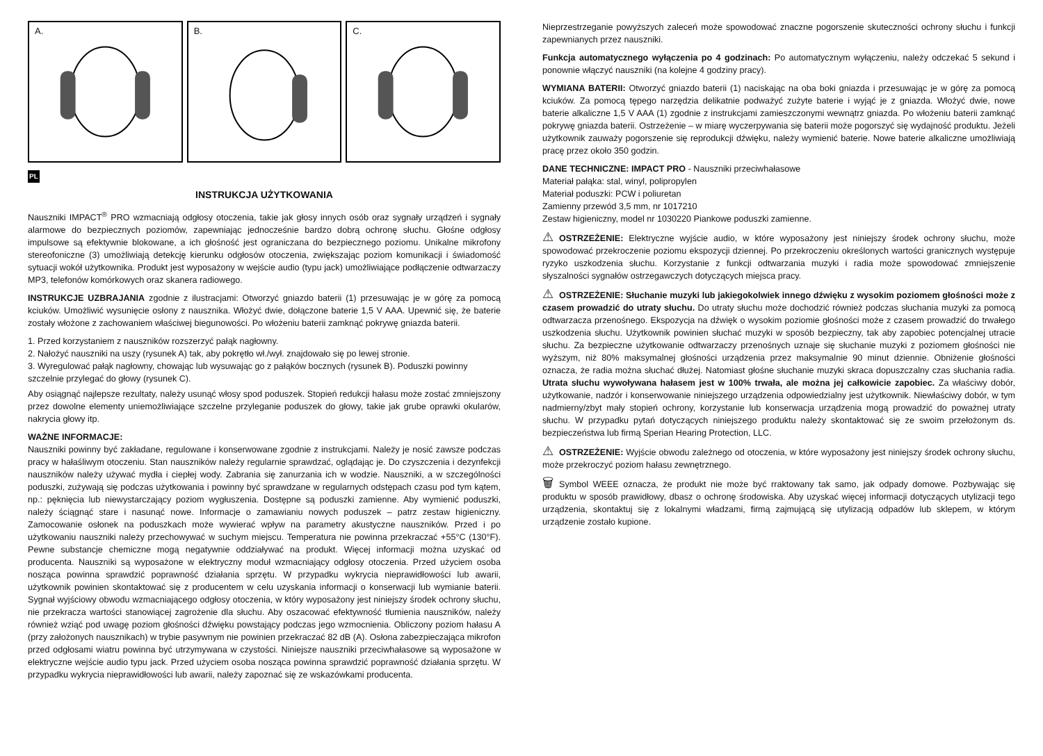A.
B.
C.
PL
INSTRUKCJA UŻYTKOWANIA
Nauszniki IMPACT<sup>®</sup> PRO wzmacniają odgłosy otoczenia, takie jak głosy innych osób oraz sygnały urządzeń i sygnały alarmowe do bezpiecznych poziomów, zapewniając jednocześnie bardzo dobrą ochronę słuchu. Głośne odgłosy impulsowe są efektywnie blokowane, a ich głośność jest ograniczana do bezpiecznego poziomu. Unikalne mikrofony stereofoniczne (3) umożliwiają detekcję kierunku odgłosów otoczenia, zwiększając poziom komunikacji i świadomość sytuacji wokół użytkownika. Produkt jest wyposażony w wejście audio (typu jack) umożliwiające podłączenie odtwarzaczy MP3, telefonów komórkowych oraz skanera radiowego.
INSTRUKCJE UZBRAJANIA zgodnie z ilustracjami: Otworzyć gniazdo baterii (1) przesuwając je w górę za pomocą kciuków. Umożliwić wysunięcie osłony z nausznika. Włożyć dwie, dołączone baterie 1,5 V AAA. Upewnić się, że baterie zostały włożone z zachowaniem właściwej biegunowości. Po włożeniu baterii zamknąć pokrywę gniazda baterii.
1. Przed korzystaniem z nauszników rozszerzyć pałąk nagłowny.
2. Nałożyć nauszniki na uszy (rysunek A) tak, aby pokrętło wł./wył. znajdowało się po lewej stronie.
3. Wyregulować pałąk nagłowny, chowając lub wysuwając go z pałąków bocznych (rysunek B). Poduszki powinny szczelnie przylegać do głowy (rysunek C).
Aby osiągnąć najlepsze rezultaty, należy usunąć włosy spod poduszek. Stopień redukcji hałasu może zostać zmniejszony przez dowolne elementy uniemożliwiające szczelne przyleganie poduszek do głowy, takie jak grube oprawki okularów, nakrycia głowy itp.
WAŻNE INFORMACJE:
Nauszniki powinny być zakładane, regulowane i konserwowane zgodnie z instrukcjami. Należy je nosić zawsze podczas pracy w hałaśliwym otoczeniu. Stan nauszników należy regularnie sprawdzać, oglądając je. Do czyszczenia i dezynfekcji nauszników należy używać mydła i ciepłej wody. Zabrania się zanurzania ich w wodzie. Nauszniki, a w szczególności poduszki, zużywają się podczas użytkowania i powinny być sprawdzane w regularnych odstępach czasu pod tym kątem, np.: pęknięcia lub niewystarczający poziom wygłuszenia. Dostępne są poduszki zamienne. Aby wymienić poduszki, należy ściągnąć stare i nasunąć nowe. Informacje o zamawianiu nowych poduszek – patrz zestaw higieniczny. Zamocowanie osłonek na poduszkach może wywierać wpływ na parametry akustyczne nauszników. Przed i po użytkowaniu nauszniki należy przechowywać w suchym miejscu. Temperatura nie powinna przekraczać +55°C (130°F). Pewne substancje chemiczne mogą negatywnie oddziaływać na produkt. Więcej informacji można uzyskać od producenta. Nauszniki są wyposażone w elektryczny moduł wzmacniający odgłosy otoczenia. Przed użyciem osoba nosząca powinna sprawdzić poprawność działania sprzętu. W przypadku wykrycia nieprawidłowości lub awarii, użytkownik powinien skontaktować się z producentem w celu uzyskania informacji o konserwacji lub wymianie baterii. Sygnał wyjściowy obwodu wzmacniającego odgłosy otoczenia, w który wyposażony jest niniejszy środek ochrony słuchu, nie przekracza wartości stanowiącej zagrożenie dla słuchu. Aby oszacować efektywność tłumienia nauszników, należy również wziąć pod uwagę poziom głośności dźwięku powstający podczas jego wzmocnienia. Obliczony poziom hałasu A (przy założonych nausznikach) w trybie pasywnym nie powinien przekraczać 82 dB (A). Osłona zabezpieczająca mikrofon przed odgłosami wiatru powinna być utrzymywana w czystości. Niniejsze nauszniki przeciwhałasowe są wyposażone w elektryczne wejście audio typu jack. Przed użyciem osoba nosząca powinna sprawdzić poprawność działania sprzętu. W przypadku wykrycia nieprawidłowości lub awarii, należy zapoznać się ze wskazówkami producenta.
Nieprzestrzeganie powyższych zaleceń może spowodować znaczne pogorszenie skuteczności ochrony słuchu i funkcji zapewnianych przez nauszniki.
Funkcja automatycznego wyłączenia po 4 godzinach: Po automatycznym wyłączeniu, należy odczekać 5 sekund i ponownie włączyć nauszniki (na kolejne 4 godziny pracy).
WYMIANA BATERII: Otworzyć gniazdo baterii (1) naciskając na oba boki gniazda i przesuwając je w górę za pomocą kciuków. Za pomocą tępego narzędzia delikatnie podważyć zużyte baterie i wyjąć je z gniazda. Włożyć dwie, nowe baterie alkaliczne 1,5 V AAA (1) zgodnie z instrukcjami zamieszczonymi wewnątrz gniazda. Po włożeniu baterii zamknąć pokrywę gniazda baterii. Ostrzeżenie – w miarę wyczerpywania się baterii może pogorszyć się wydajność produktu. Jeżeli użytkownik zauważy pogorszenie się reprodukcji dźwięku, należy wymienić baterie. Nowe baterie alkaliczne umożliwiają pracę przez około 350 godzin.
DANE TECHNICZNE: IMPACT PRO - Nauszniki przeciwhałasowe
Materiał pałąka: stal, winyl, polipropylen
Materiał poduszki: PCW i poliuretan
Zamienny przewód 3,5 mm, nr 1017210
Zestaw higieniczny, model nr 1030220 Piankowe poduszki zamienne.
⚠ OSTRZEŻENIE: Elektryczne wyjście audio, w które wyposażony jest niniejszy środek ochrony słuchu, może spowodować przekroczenie poziomu ekspozycji dziennej. Po przekroczeniu określonych wartości granicznych występuje ryzyko uszkodzenia słuchu. Korzystanie z funkcji odtwarzania muzyki i radia może spowodować zmniejszenie słyszalności sygnałów ostrzegawczych dotyczących miejsca pracy.
⚠ OSTRZEŻENIE: Słuchanie muzyki lub jakiegokolwiek innego dźwięku z wysokim poziomem głośności może z czasem prowadzić do utraty słuchu. Do utraty słuchu może dochodzić również podczas słuchania muzyki za pomocą odtwarzacza przenośnego. Ekspozycja na dźwięk o wysokim poziomie głośności może z czasem prowadzić do trwałego uszkodzenia słuchu. Użytkownik powinien słuchać muzyki w sposób bezpieczny, tak aby zapobiec potencjalnej utracie słuchu. Za bezpieczne użytkowanie odtwarzaczy przenośnych uznaje się słuchanie muzyki z poziomem głośności nie wyższym, niż 80% maksymalnej głośności urządzenia przez maksymalnie 90 minut dziennie. Obniżenie głośności oznacza, że radia można słuchać dłużej. Natomiast głośne słuchanie muzyki skraca dopuszczalny czas słuchania radia. Utrata słuchu wywoływana hałasem jest w 100% trwała, ale można jej całkowicie zapobiec. Za właściwy dobór, użytkowanie, nadzór i konserwowanie niniejszego urządzenia odpowiedzialny jest użytkownik. Niewłaściwy dobór, w tym nadmierny/zbyt mały stopień ochrony, korzystanie lub konserwacja urządzenia mogą prowadzić do poważnej utraty słuchu. W przypadku pytań dotyczących niniejszego produktu należy skontaktować się ze swoim przełożonym ds. bezpieczeństwa lub firmą Sperian Hearing Protection, LLC.
⚠ OSTRZEŻENIE: Wyjście obwodu zależnego od otoczenia, w które wyposażony jest niniejszy środek ochrony słuchu, może przekroczyć poziom hałasu zewnętrznego.
🗑 Symbol WEEE oznacza, że produkt nie może być rraktowany tak samo, jak odpady domowe. Pozbywając się produktu w sposób prawidłowy, dbasz o ochronę środowiska. Aby uzyskać więcej informacji dotyczących utylizacji tego urządzenia, skontaktuj się z lokalnymi władzami, firmą zajmującą się utylizacją odpadów lub sklepem, w którym urządzenie zostało kupione.